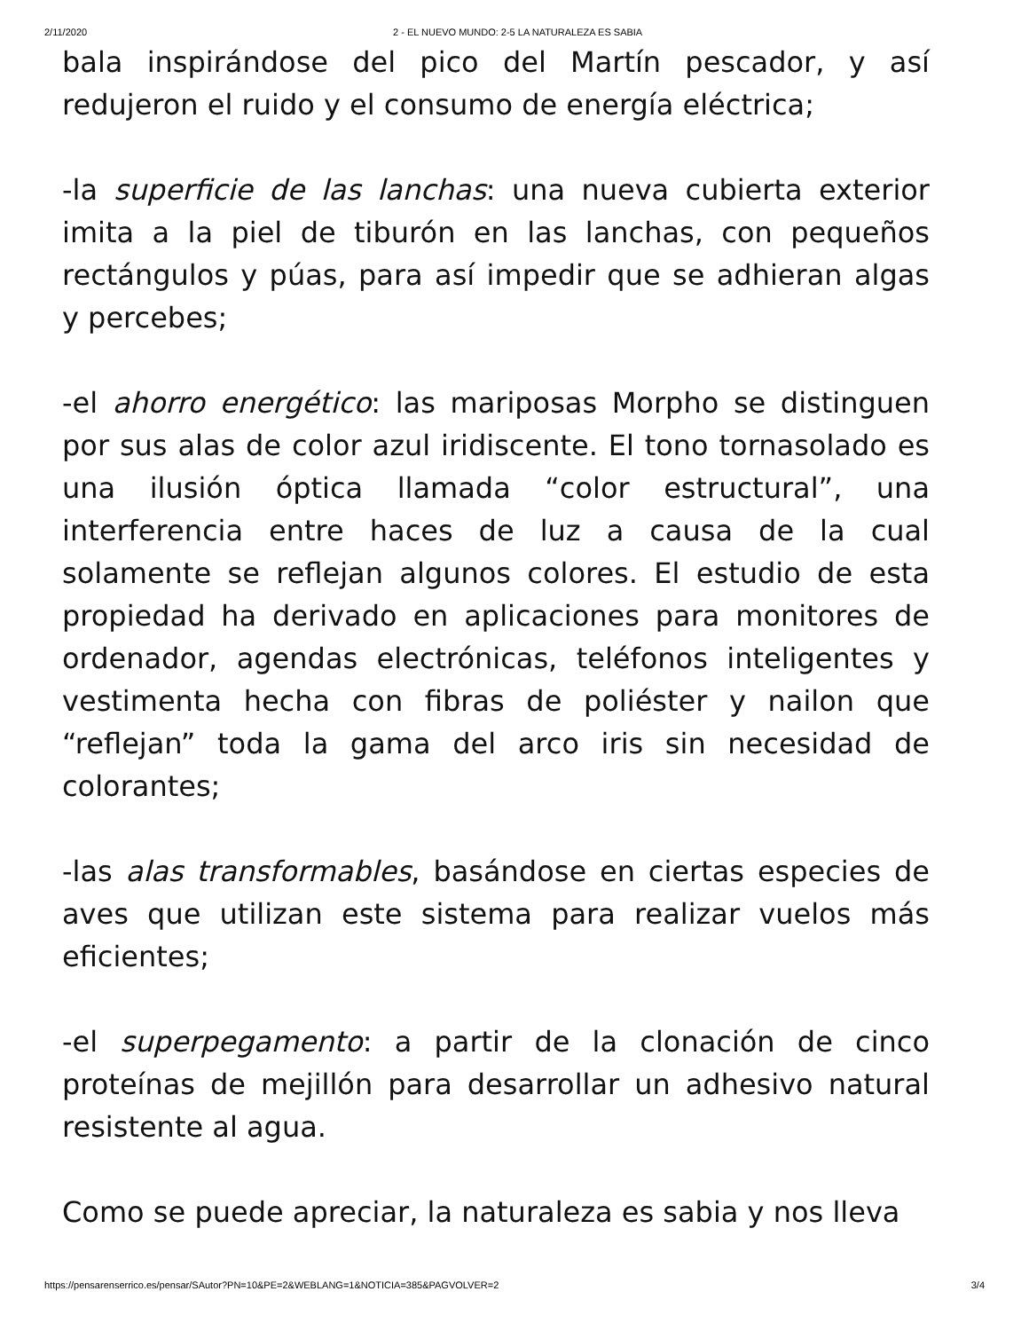2/11/2020 2 - EL NUEVO MUNDO: 2-5 LA NATURALEZA ES SABIA
bala inspirándose del pico del Martín pescador, y así redujeron el ruido y el consumo de energía eléctrica;
-la superficie de las lanchas: una nueva cubierta exterior imita a la piel de tiburón en las lanchas, con pequeños rectángulos y púas, para así impedir que se adhieran algas y percebes;
-el ahorro energético: las mariposas Morpho se distinguen por sus alas de color azul iridiscente. El tono tornasolado es una ilusión óptica llamada “color estructural”, una interferencia entre haces de luz a causa de la cual solamente se reflejan algunos colores. El estudio de esta propiedad ha derivado en aplicaciones para monitores de ordenador, agendas electrónicas, teléfonos inteligentes y vestimenta hecha con fibras de poliéster y nailon que “reflejan” toda la gama del arco iris sin necesidad de colorantes;
-las alas transformables, basándose en ciertas especies de aves que utilizan este sistema para realizar vuelos más eficientes;
-el superpegamento: a partir de la clonación de cinco proteínas de mejillón para desarrollar un adhesivo natural resistente al agua.
Como se puede apreciar, la naturaleza es sabia y nos lleva
https://pensarenserrico.es/pensar/SAutor?PN=10&PE=2&WEBLANG=1&NOTICIA=385&PAGVOLVER=2 3/4